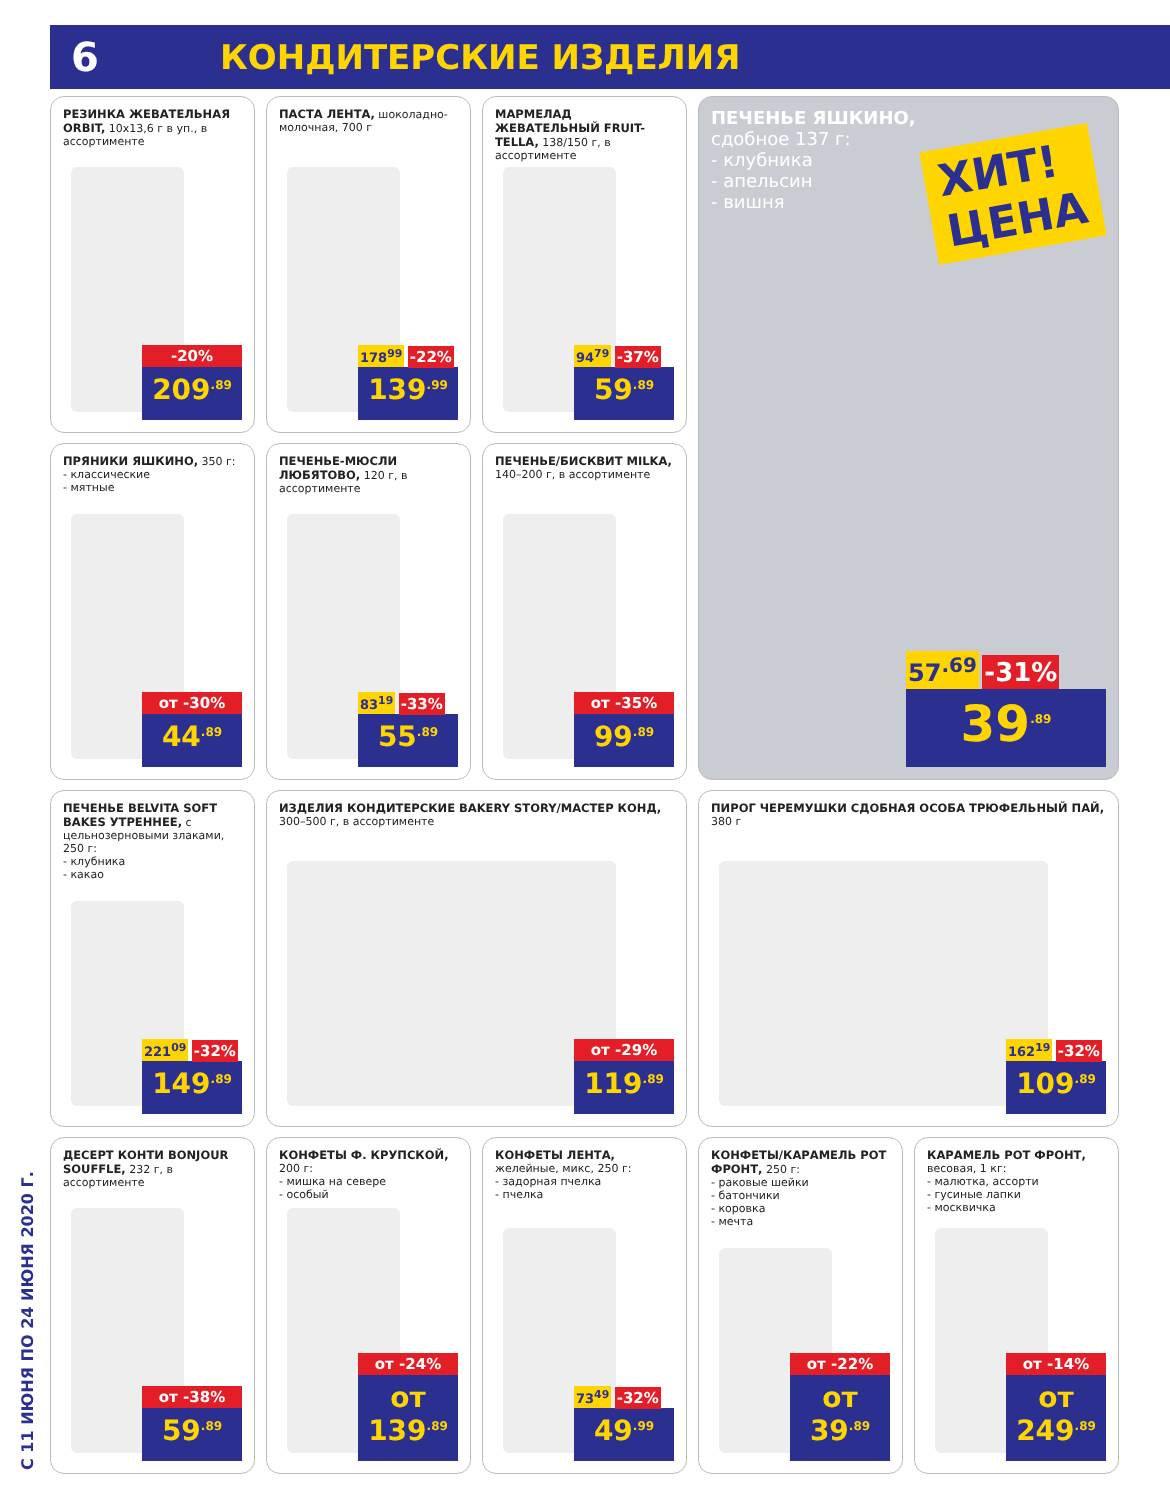6
КОНДИТЕРСКИЕ ИЗДЕЛИЯ
С 11 ИЮНЯ ПО 24 ИЮНЯ 2020 Г.
РЕЗИНКА ЖЕВАТЕЛЬНАЯ ORBIT, 10х13,6 г в уп., в ассортименте
-20%
209<sup>.89</sup>
ПАСТА ЛЕНТА, шоколадно-молочная, 700 г
178<sup>99</sup> -22%
139<sup>.99</sup>
МАРМЕЛАД ЖЕВАТЕЛЬНЫЙ FRUIT-TELLA, 138/150 г, в ассортименте
94<sup>79</sup> -37%
59<sup>.89</sup>
ПЕЧЕНЬЕ ЯШКИНО,
сдобное 137 г:
- клубника
- апельсин
- вишня
ХИТ!
ЦЕНА
57<sup>.69</sup> -31%
39<sup>.89</sup>
ПРЯНИКИ ЯШКИНО, 350 г:
- классические
- мятные
от -30%
44<sup>.89</sup>
ПЕЧЕНЬЕ-МЮСЛИ ЛЮБЯТОВО, 120 г, в ассортименте
83<sup>19</sup> -33%
55<sup>.89</sup>
ПЕЧЕНЬЕ/БИСКВИТ MILKA, 140–200 г, в ассортименте
от -35%
99<sup>.89</sup>
ПЕЧЕНЬЕ BELVITA SOFT BAKES УТРЕННЕЕ, с цельнозерновыми злаками, 250 г:
- клубника
- какао
221<sup>09</sup> -32%
149<sup>.89</sup>
ИЗДЕЛИЯ КОНДИТЕРСКИЕ BAKERY STORY/МАСТЕР КОНД,
300–500 г, в ассортименте
от -29%
119<sup>.89</sup>
ПИРОГ ЧЕРЕМУШКИ СДОБНАЯ ОСОБА ТРЮФЕЛЬНЫЙ ПАЙ,
380 г
162<sup>19</sup> -32%
109<sup>.89</sup>
ДЕСЕРТ КОНТИ BONJOUR SOUFFLE, 232 г, в ассортименте
от -38%
59<sup>.89</sup>
КОНФЕТЫ Ф. КРУПСКОЙ, 200 г:
- мишка на севере
- особый
от -24%
от 139<sup>.89</sup>
КОНФЕТЫ ЛЕНТА, желейные, микс, 250 г:
- задорная пчелка
- пчелка
73<sup>49</sup> -32%
49<sup>.99</sup>
КОНФЕТЫ/КАРАМЕЛЬ РОТ ФРОНТ, 250 г:
- раковые шейки
- батончики
- коровка
- мечта
от -22%
от 39<sup>.89</sup>
КАРАМЕЛЬ РОТ ФРОНТ, весовая, 1 кг:
- малютка, ассорти
- гусиные лапки
- москвичка
от -14%
от 249<sup>.89</sup>